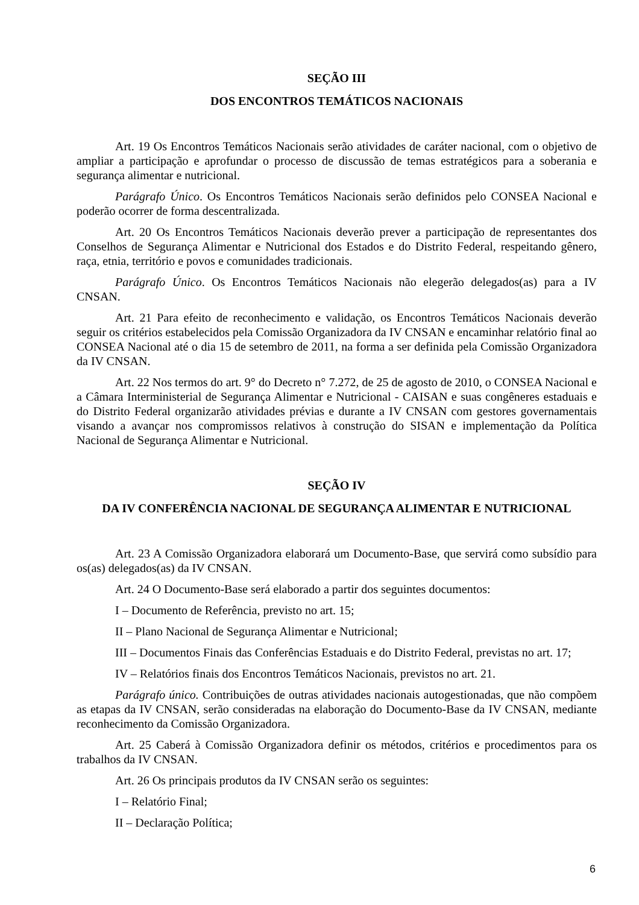SEÇÃO III
DOS ENCONTROS TEMÁTICOS NACIONAIS
Art. 19 Os Encontros Temáticos Nacionais serão atividades de caráter nacional, com o objetivo de ampliar a participação e aprofundar o processo de discussão de temas estratégicos para a soberania e segurança alimentar e nutricional.
Parágrafo Único. Os Encontros Temáticos Nacionais serão definidos pelo CONSEA Nacional e poderão ocorrer de forma descentralizada.
Art. 20 Os Encontros Temáticos Nacionais deverão prever a participação de representantes dos Conselhos de Segurança Alimentar e Nutricional dos Estados e do Distrito Federal, respeitando gênero, raça, etnia, território e povos e comunidades tradicionais.
Parágrafo Único. Os Encontros Temáticos Nacionais não elegerão delegados(as) para a IV CNSAN.
Art. 21 Para efeito de reconhecimento e validação, os Encontros Temáticos Nacionais deverão seguir os critérios estabelecidos pela Comissão Organizadora da IV CNSAN e encaminhar relatório final ao CONSEA Nacional até o dia 15 de setembro de 2011, na forma a ser definida pela Comissão Organizadora da IV CNSAN.
Art. 22 Nos termos do art. 9° do Decreto n° 7.272, de 25 de agosto de 2010, o CONSEA Nacional e a Câmara Interministerial de Segurança Alimentar e Nutricional - CAISAN e suas congêneres estaduais e do Distrito Federal organizarão atividades prévias e durante a IV CNSAN com gestores governamentais visando a avançar nos compromissos relativos à construção do SISAN e implementação da Política Nacional de Segurança Alimentar e Nutricional.
SEÇÃO IV
DA IV CONFERÊNCIA NACIONAL DE SEGURANÇA ALIMENTAR E NUTRICIONAL
Art. 23 A Comissão Organizadora elaborará um Documento-Base, que servirá como subsídio para os(as) delegados(as) da IV CNSAN.
Art. 24 O Documento-Base será elaborado a partir dos seguintes documentos:
I – Documento de Referência, previsto no art. 15;
II – Plano Nacional de Segurança Alimentar e Nutricional;
III – Documentos Finais das Conferências Estaduais e do Distrito Federal, previstas no art. 17;
IV – Relatórios finais dos Encontros Temáticos Nacionais, previstos no art. 21.
Parágrafo único. Contribuições de outras atividades nacionais autogestionadas, que não compõem as etapas da IV CNSAN, serão consideradas na elaboração do Documento-Base da IV CNSAN, mediante reconhecimento da Comissão Organizadora.
Art. 25 Caberá à Comissão Organizadora definir os métodos, critérios e procedimentos para os trabalhos da IV CNSAN.
Art. 26 Os principais produtos da IV CNSAN serão os seguintes:
I – Relatório Final;
II – Declaração Política;
6